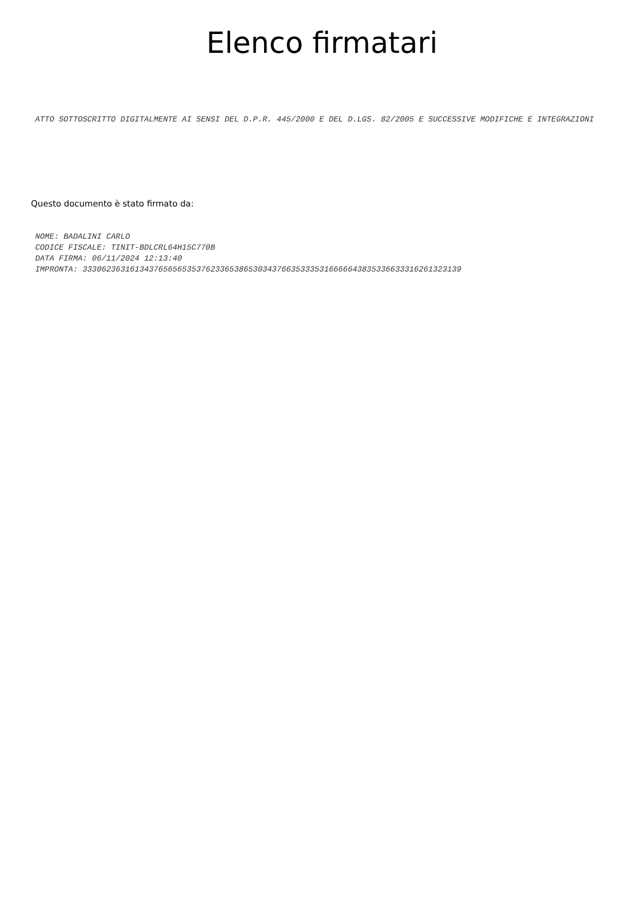Elenco firmatari
ATTO SOTTOSCRITTO DIGITALMENTE AI SENSI DEL D.P.R. 445/2000 E DEL D.LGS. 82/2005 E SUCCESSIVE MODIFICHE E INTEGRAZIONI
Questo documento è stato firmato da:
NOME: BADALINI CARLO
CODICE FISCALE: TINIT-BDLCRL64H15C770B
DATA FIRMA: 06/11/2024 12:13:40
IMPRONTA: 33306236316134376565653537623365386530343766353335316666643835336633316261323139